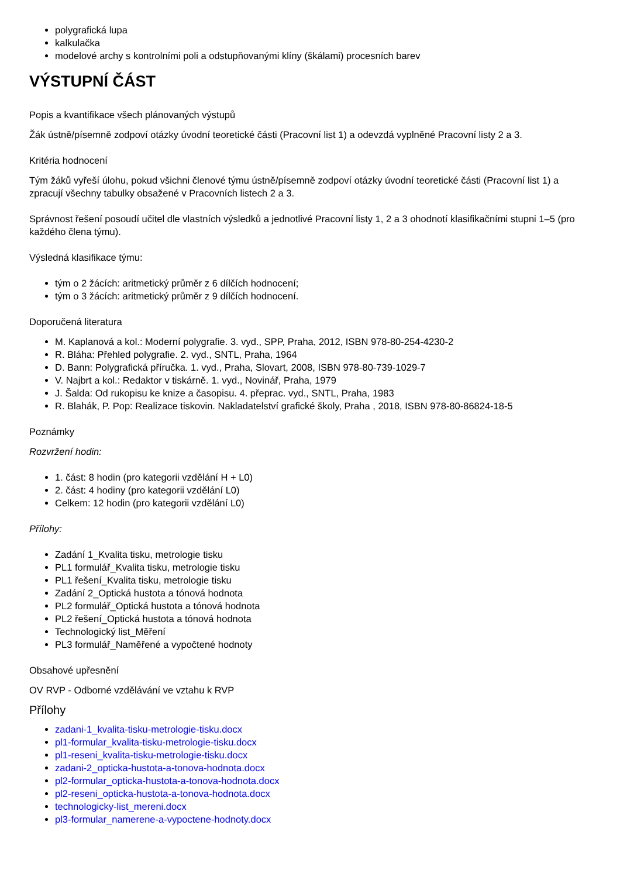polygrafická lupa
kalkulačka
modelové archy s kontrolními poli a odstupňovanými klíny (škálami) procesních barev
VÝSTUPNÍ ČÁST
Popis a kvantifikace všech plánovaných výstupů
Žák ústně/písemně zodpoví otázky úvodní teoretické části (Pracovní list 1) a odevzdá vyplněné Pracovní listy 2 a 3.
Kritéria hodnocení
Tým žáků vyřeší úlohu, pokud všichni členové týmu ústně/písemně zodpoví otázky úvodní teoretické části (Pracovní list 1) a zpracují všechny tabulky obsažené v Pracovních listech 2 a 3.
Správnost řešení posoudí učitel dle vlastních výsledků a jednotlivé Pracovní listy 1, 2 a 3 ohodnotí klasifikačními stupni 1–5 (pro každého člena týmu).
Výsledná klasifikace týmu:
tým o 2 žácích: aritmetický průměr z 6 dílčích hodnocení;
tým o 3 žácích: aritmetický průměr z 9 dílčích hodnocení.
Doporučená literatura
M. Kaplanová a kol.: Moderní polygrafie. 3. vyd., SPP, Praha, 2012, ISBN 978-80-254-4230-2
R. Bláha: Přehled polygrafie. 2. vyd., SNTL, Praha, 1964
D. Bann: Polygrafická příručka. 1. vyd., Praha, Slovart, 2008, ISBN 978-80-739-1029-7
V. Najbrt a kol.: Redaktor v tiskárně. 1. vyd., Novinář, Praha, 1979
J. Šalda: Od rukopisu ke knize a časopisu. 4. přeprac. vyd., SNTL, Praha, 1983
R. Blahák, P. Pop: Realizace tiskovin. Nakladatelství grafické školy, Praha , 2018, ISBN 978-80-86824-18-5
Poznámky
Rozvržení hodin:
1. část: 8 hodin (pro kategorii vzdělání H + L0)
2. část: 4 hodiny (pro kategorii vzdělání L0)
Celkem: 12 hodin (pro kategorii vzdělání L0)
Přílohy:
Zadání 1_Kvalita tisku, metrologie tisku
PL1 formulář_Kvalita tisku, metrologie tisku
PL1 řešení_Kvalita tisku, metrologie tisku
Zadání 2_Optická hustota a tónová hodnota
PL2 formulář_Optická hustota a tónová hodnota
PL2 řešení_Optická hustota a tónová hodnota
Technologický list_Měření
PL3 formulář_Naměřené a vypočtené hodnoty
Obsahové upřesnění
OV RVP - Odborné vzdělávání ve vztahu k RVP
Přílohy
zadani-1_kvalita-tisku-metrologie-tisku.docx
pl1-formular_kvalita-tisku-metrologie-tisku.docx
pl1-reseni_kvalita-tisku-metrologie-tisku.docx
zadani-2_opticka-hustota-a-tonova-hodnota.docx
pl2-formular_opticka-hustota-a-tonova-hodnota.docx
pl2-reseni_opticka-hustota-a-tonova-hodnota.docx
technologicky-list_mereni.docx
pl3-formular_namerene-a-vypoctene-hodnoty.docx